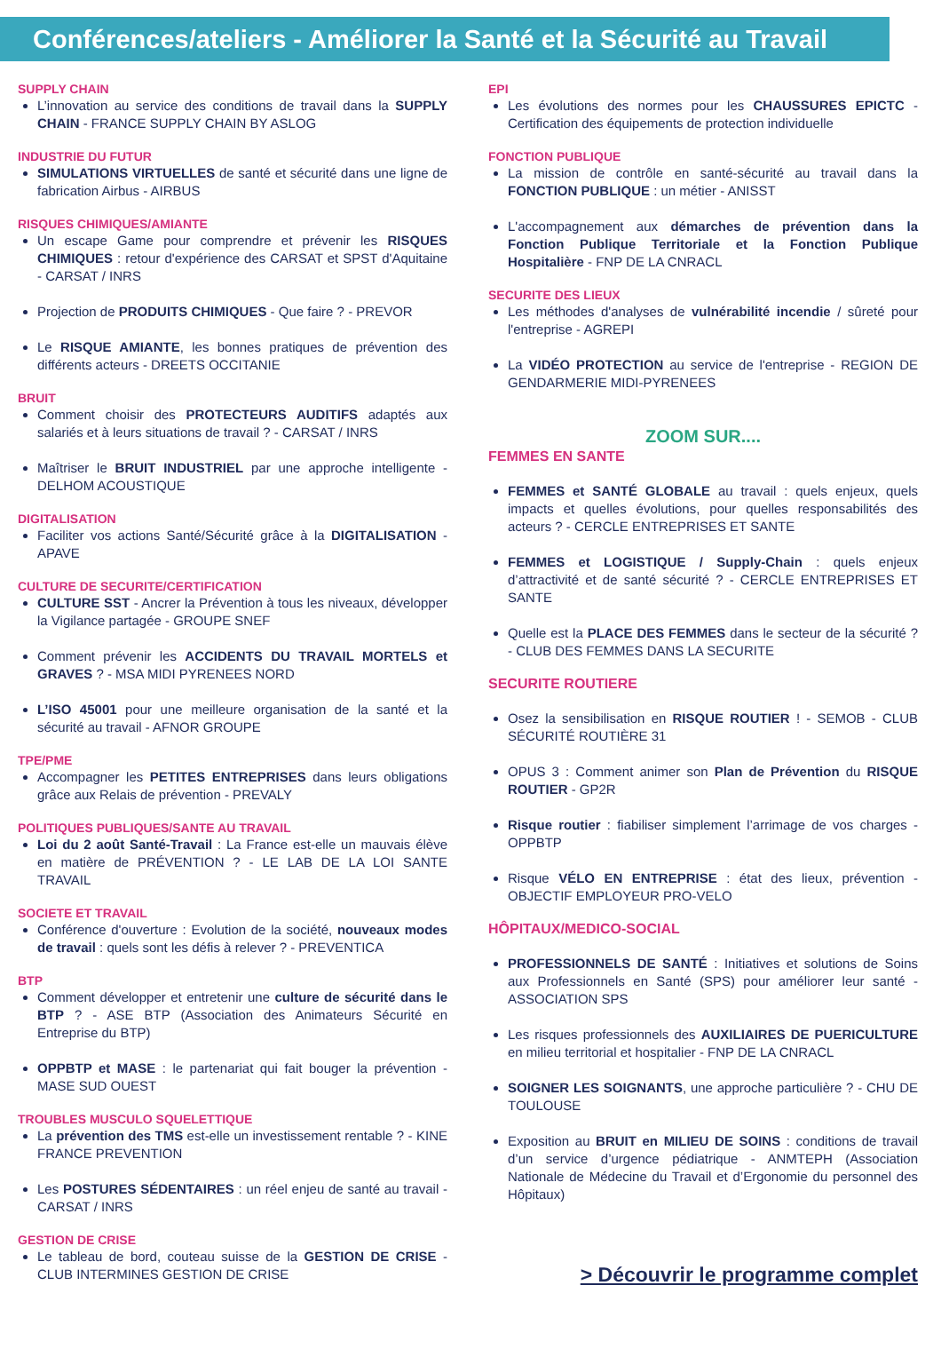Conférences/ateliers - Améliorer la Santé et la Sécurité au Travail
SUPPLY CHAIN
L’innovation au service des conditions de travail dans la SUPPLY CHAIN - FRANCE SUPPLY CHAIN BY ASLOG
INDUSTRIE DU FUTUR
SIMULATIONS VIRTUELLES de santé et sécurité dans une ligne de fabrication Airbus - AIRBUS
RISQUES CHIMIQUES/AMIANTE
Un escape Game pour comprendre et prévenir les RISQUES CHIMIQUES : retour d'expérience des CARSAT et SPST d'Aquitaine - CARSAT / INRS
Projection de PRODUITS CHIMIQUES - Que faire ? - PREVOR
Le RISQUE AMIANTE, les bonnes pratiques de prévention des différents acteurs - DREETS OCCITANIE
BRUIT
Comment choisir des PROTECTEURS AUDITIFS adaptés aux salariés et à leurs situations de travail ? - CARSAT / INRS
Maîtriser le BRUIT INDUSTRIEL par une approche intelligente - DELHOM ACOUSTIQUE
DIGITALISATION
Faciliter vos actions Santé/Sécurité grâce à la DIGITALISATION - APAVE
CULTURE DE SECURITE/CERTIFICATION
CULTURE SST - Ancrer la Prévention à tous les niveaux, développer la Vigilance partagée - GROUPE SNEF
Comment prévenir les ACCIDENTS DU TRAVAIL MORTELS et GRAVES ? - MSA MIDI PYRENEES NORD
L’ISO 45001 pour une meilleure organisation de la santé et la sécurité au travail - AFNOR GROUPE
TPE/PME
Accompagner les PETITES ENTREPRISES dans leurs obligations grâce aux Relais de prévention - PREVALY
POLITIQUES PUBLIQUES/SANTE AU TRAVAIL
Loi du 2 août Santé-Travail : La France est-elle un mauvais élève en matière de PRÉVENTION ? - LE LAB DE LA LOI SANTE TRAVAIL
SOCIETE ET TRAVAIL
Conférence d'ouverture : Evolution de la société, nouveaux modes de travail : quels sont les défis à relever ? - PREVENTICA
BTP
Comment développer et entretenir une culture de sécurité dans le BTP ? - ASE BTP (Association des Animateurs Sécurité en Entreprise du BTP)
OPPBTP et MASE : le partenariat qui fait bouger la prévention - MASE SUD OUEST
TROUBLES MUSCULO SQUELETTIQUE
La prévention des TMS est-elle un investissement rentable ? - KINE FRANCE PREVENTION
Les POSTURES SÉDENTAIRES : un réel enjeu de santé au travail - CARSAT / INRS
GESTION DE CRISE
Le tableau de bord, couteau suisse de la GESTION DE CRISE - CLUB INTERMINES GESTION DE CRISE
EPI
Les évolutions des normes pour les CHAUSSURES EPICTC - Certification des équipements de protection individuelle
FONCTION PUBLIQUE
La mission de contrôle en santé-sécurité au travail dans la FONCTION PUBLIQUE : un métier - ANISST
L'accompagnement aux démarches de prévention dans la Fonction Publique Territoriale et la Fonction Publique Hospitalière - FNP DE LA CNRACL
SECURITE DES LIEUX
Les méthodes d'analyses de vulnérabilité incendie / sûreté pour l'entreprise - AGREPI
La VIDÉO PROTECTION au service de l'entreprise - REGION DE GENDARMERIE MIDI-PYRENEES
ZOOM SUR....
FEMMES EN SANTE
FEMMES et SANTÉ GLOBALE au travail : quels enjeux, quels impacts et quelles évolutions, pour quelles responsabilités des acteurs ? - CERCLE ENTREPRISES ET SANTE
FEMMES et LOGISTIQUE / Supply-Chain : quels enjeux d’attractivité et de santé sécurité ? - CERCLE ENTREPRISES ET SANTE
Quelle est la PLACE DES FEMMES dans le secteur de la sécurité ? - CLUB DES FEMMES DANS LA SECURITE
SECURITE ROUTIERE
Osez la sensibilisation en RISQUE ROUTIER ! - SEMOB - CLUB SÉCURITÉ ROUTIÈRE 31
OPUS 3 : Comment animer son Plan de Prévention du RISQUE ROUTIER - GP2R
Risque routier : fiabiliser simplement l’arrimage de vos charges - OPPBTP
Risque VÉLO EN ENTREPRISE : état des lieux, prévention - OBJECTIF EMPLOYEUR PRO-VELO
HÔPITAUX/MEDICO-SOCIAL
PROFESSIONNELS DE SANTÉ : Initiatives et solutions de Soins aux Professionnels en Santé (SPS) pour améliorer leur santé - ASSOCIATION SPS
Les risques professionnels des AUXILIAIRES DE PUERICULTURE en milieu territorial et hospitalier - FNP DE LA CNRACL
SOIGNER LES SOIGNANTS, une approche particulière ? - CHU DE TOULOUSE
Exposition au BRUIT en MILIEU DE SOINS : conditions de travail d’un service d’urgence pédiatrique - ANMTEPH (Association Nationale de Médecine du Travail et d’Ergonomie du personnel des Hôpitaux)
> Découvrir le programme complet